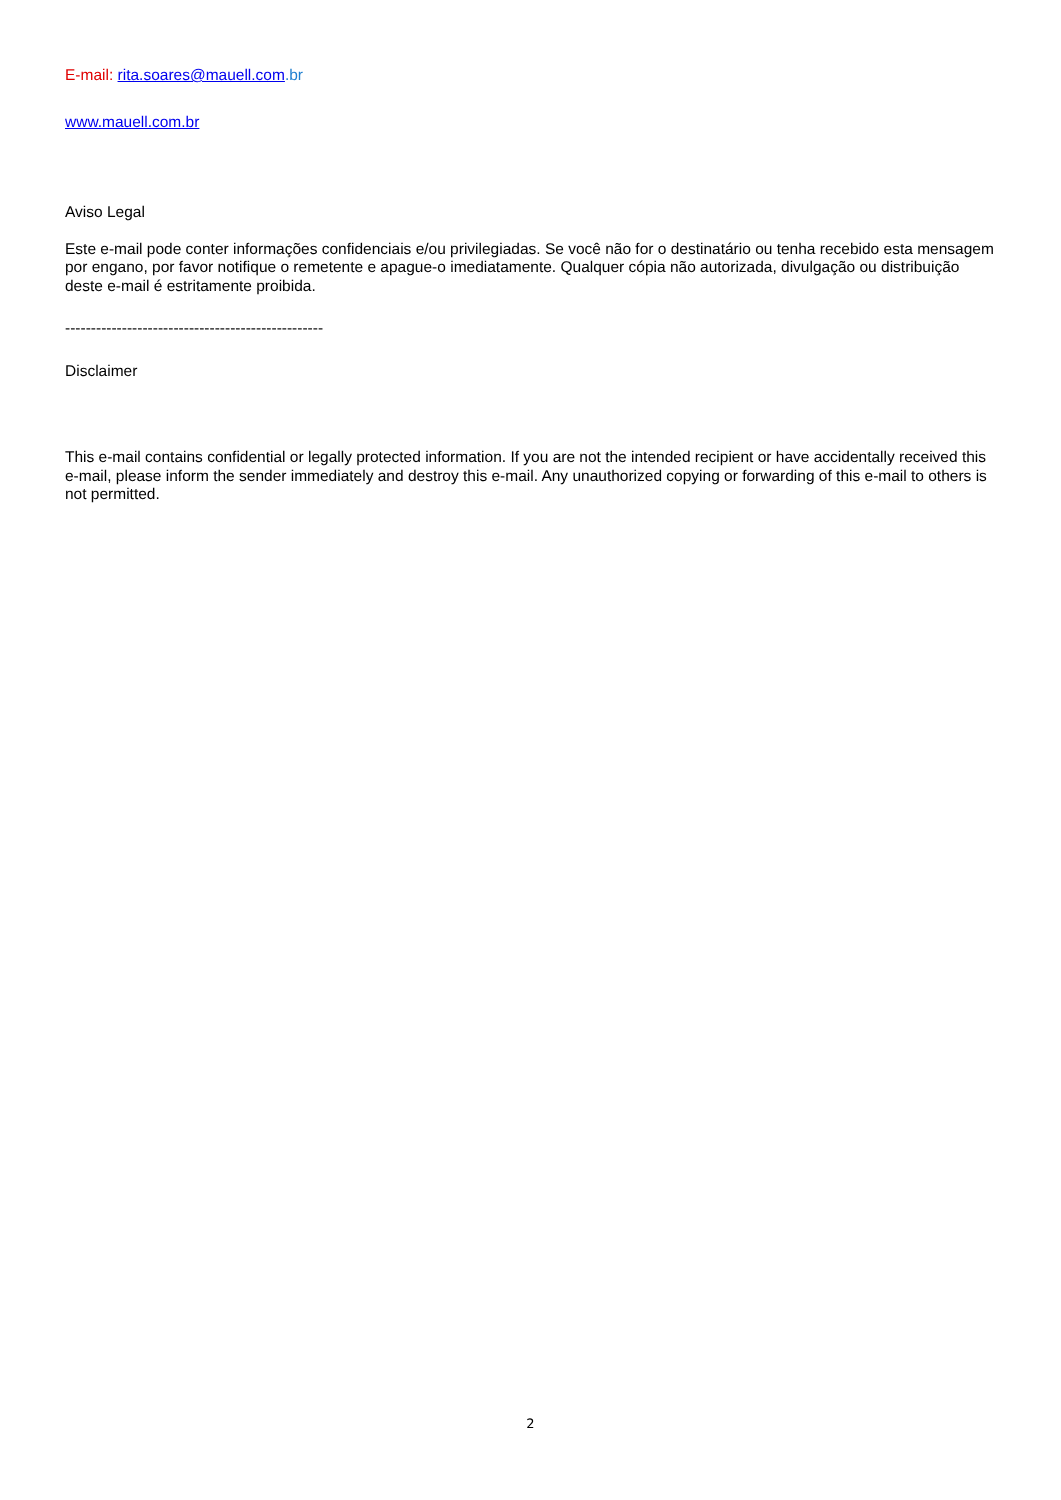E-mail: rita.soares@mauell.com.br
www.mauell.com.br
Aviso Legal
Este e-mail pode conter informações confidenciais e/ou privilegiadas. Se você não for o destinatário ou tenha recebido esta mensagem por engano, por favor notifique o remetente e apague-o imediatamente. Qualquer cópia não autorizada, divulgação ou distribuição deste e-mail é estritamente proibida.
--------------------------------------------------
Disclaimer
This e-mail contains confidential or legally protected information. If you are not the intended recipient or have accidentally received this e-mail, please inform the sender immediately and destroy this e-mail. Any unauthorized copying or forwarding of this e-mail to others is not permitted.
2